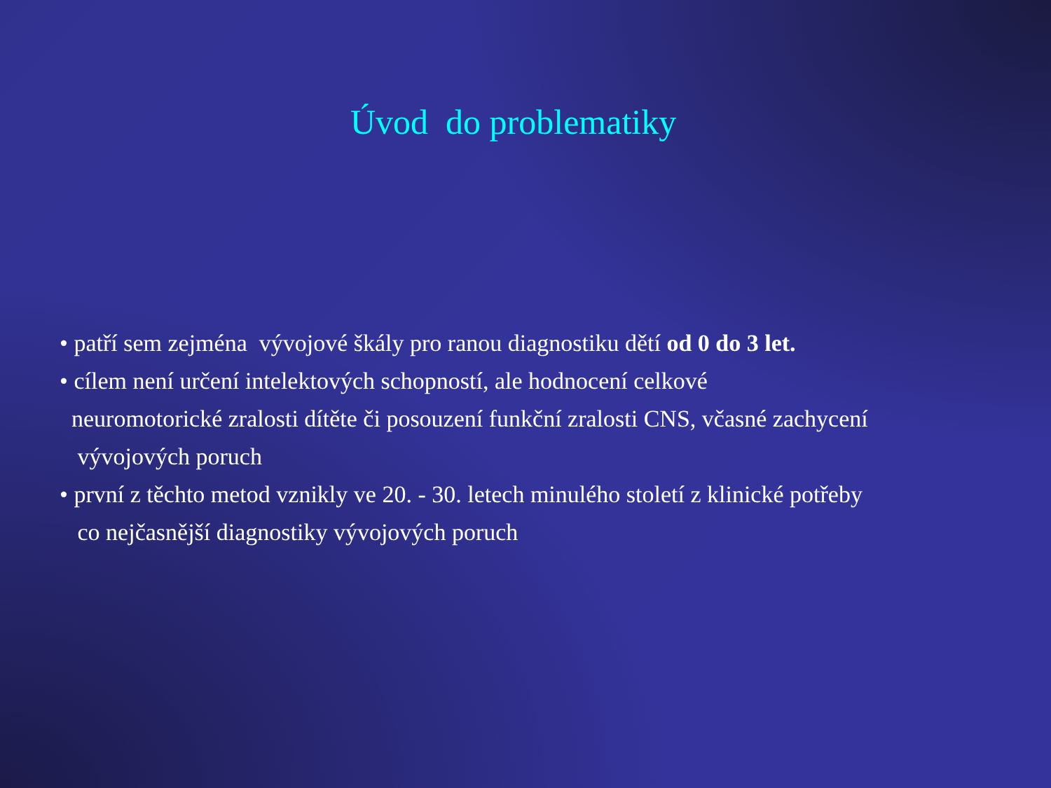Úvod do problematiky
• patří sem zejména vývojové škály pro ranou diagnostiku dětí od 0 do 3 let.
• cílem není určení intelektových schopností, ale hodnocení celkové
neuromotorické zralosti dítěte či posouzení funkční zralosti CNS, včasné zachycení
vývojových poruch
• první z těchto metod vznikly ve 20. - 30. letech minulého století z klinické potřeby
co nejčasnější diagnostiky vývojových poruch